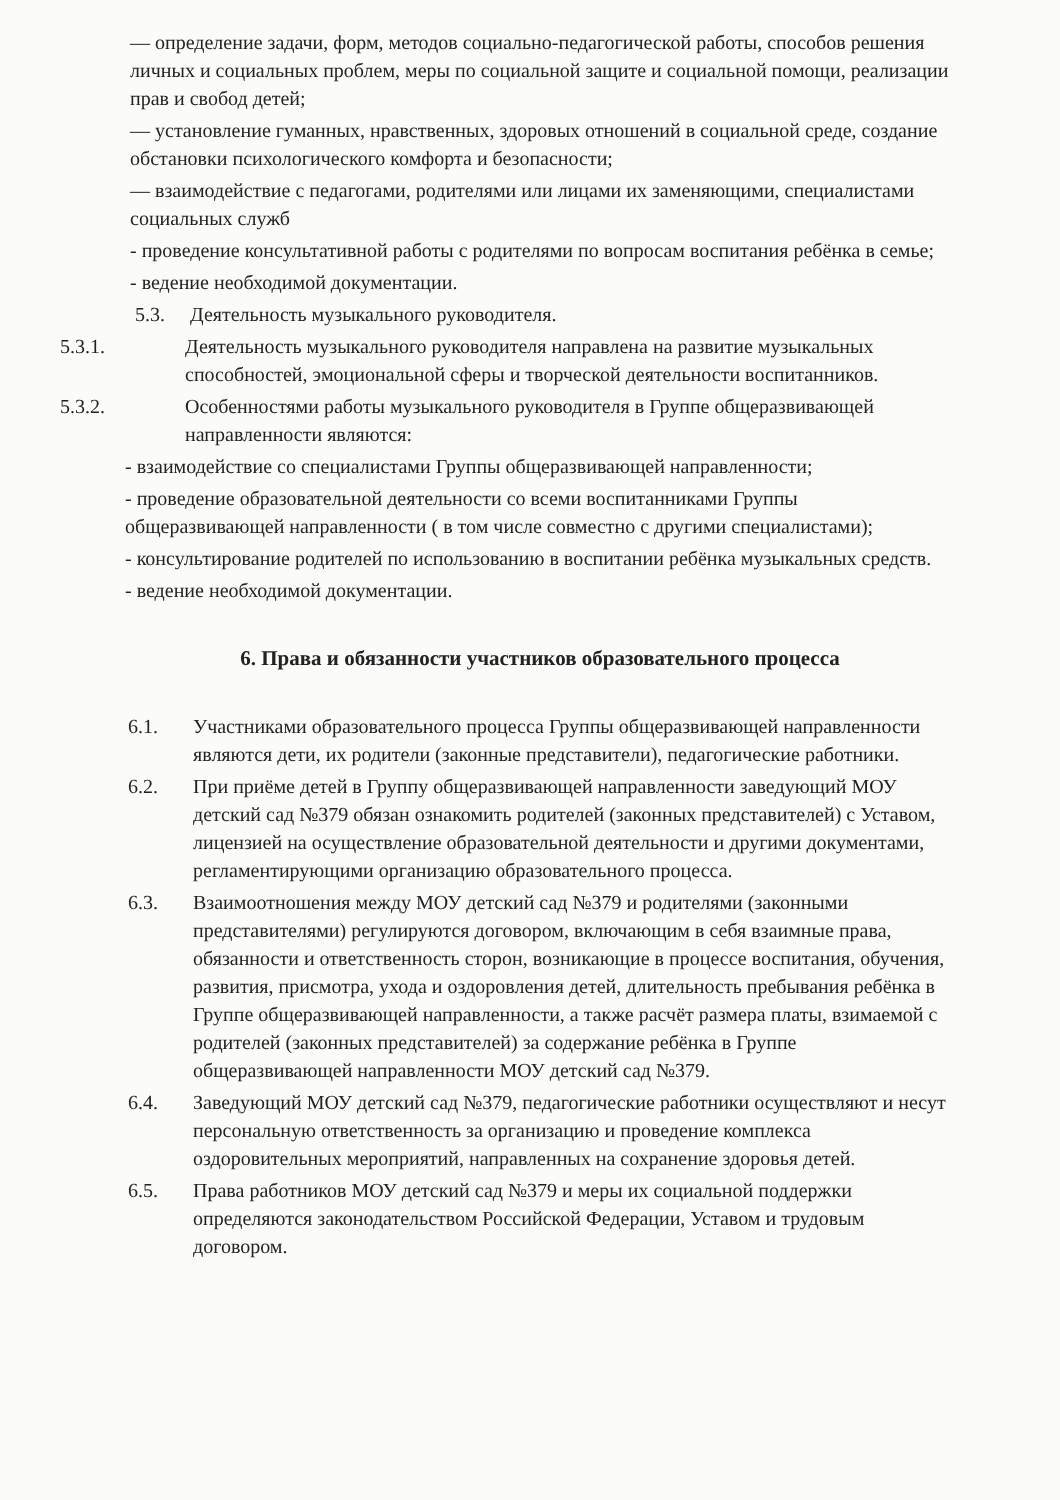— определение задачи, форм, методов социально-педагогической работы, способов решения личных и социальных проблем, меры по социальной защите и социальной помощи, реализации прав и свобод детей;
— установление гуманных, нравственных, здоровых отношений в социальной среде, создание обстановки психологического комфорта и безопасности;
— взаимодействие с педагогами, родителями или лицами их заменяющими, специалистами социальных служб
- проведение консультативной работы с родителями по вопросам воспитания ребёнка в семье;
- ведение необходимой документации.
5.3. Деятельность музыкального руководителя.
5.3.1. Деятельность музыкального руководителя направлена на развитие музыкальных способностей, эмоциональной сферы и творческой деятельности воспитанников.
5.3.2. Особенностями работы музыкального руководителя в Группе общеразвивающей направленности являются:
- взаимодействие со специалистами Группы общеразвивающей направленности;
- проведение образовательной деятельности со всеми воспитанниками Группы общеразвивающей направленности ( в том числе совместно с другими специалистами);
- консультирование родителей по использованию в воспитании ребёнка музыкальных средств.
- ведение необходимой документации.
6. Права и обязанности участников образовательного процесса
6.1. Участниками образовательного процесса Группы общеразвивающей направленности являются дети, их родители (законные представители), педагогические работники.
6.2. При приёме детей в Группу общеразвивающей направленности заведующий МОУ детский сад №379 обязан ознакомить родителей (законных представителей) с Уставом, лицензией на осуществление образовательной деятельности и другими документами, регламентирующими организацию образовательного процесса.
6.3. Взаимоотношения между МОУ детский сад №379 и родителями (законными представителями) регулируются договором, включающим в себя взаимные права, обязанности и ответственность сторон, возникающие в процессе воспитания, обучения, развития, присмотра, ухода и оздоровления детей, длительность пребывания ребёнка в Группе общеразвивающей направленности, а также расчёт размера платы, взимаемой с родителей (законных представителей) за содержание ребёнка в Группе общеразвивающей направленности МОУ детский сад №379.
6.4. Заведующий МОУ детский сад №379, педагогические работники осуществляют и несут персональную ответственность за организацию и проведение комплекса оздоровительных мероприятий, направленных на сохранение здоровья детей.
6.5. Права работников МОУ детский сад №379 и меры их социальной поддержки определяются законодательством Российской Федерации, Уставом и трудовым договором.